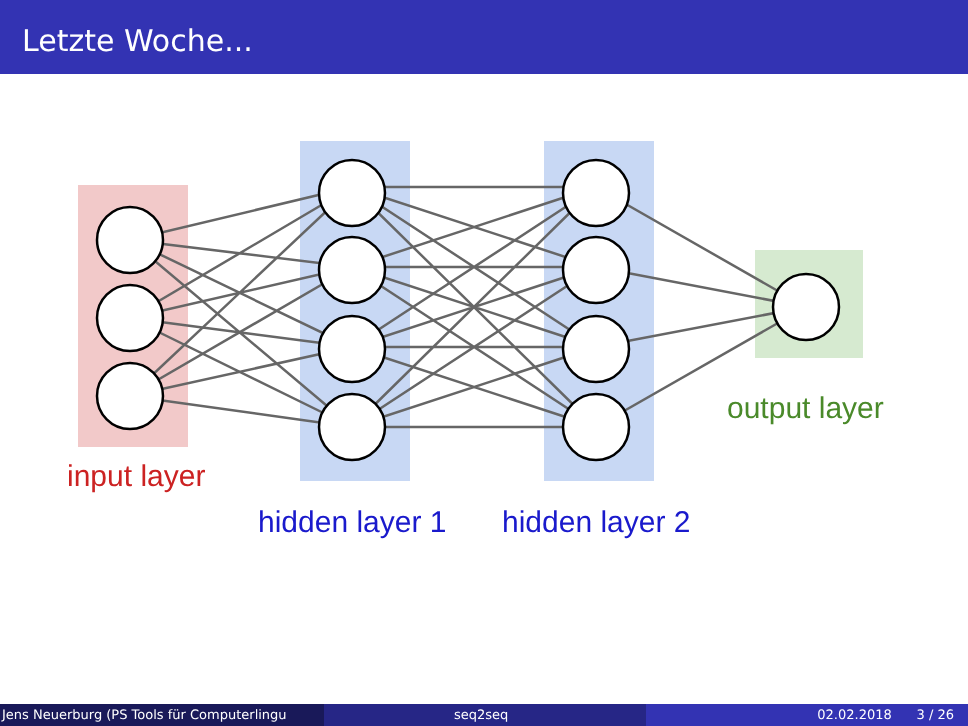Letzte Woche...
input layer
hidden layer 1
hidden layer 2
output layer
Jens Neuerburg (PS Tools für Computerlingu
seq2seq 02.02.2018 3 / 26